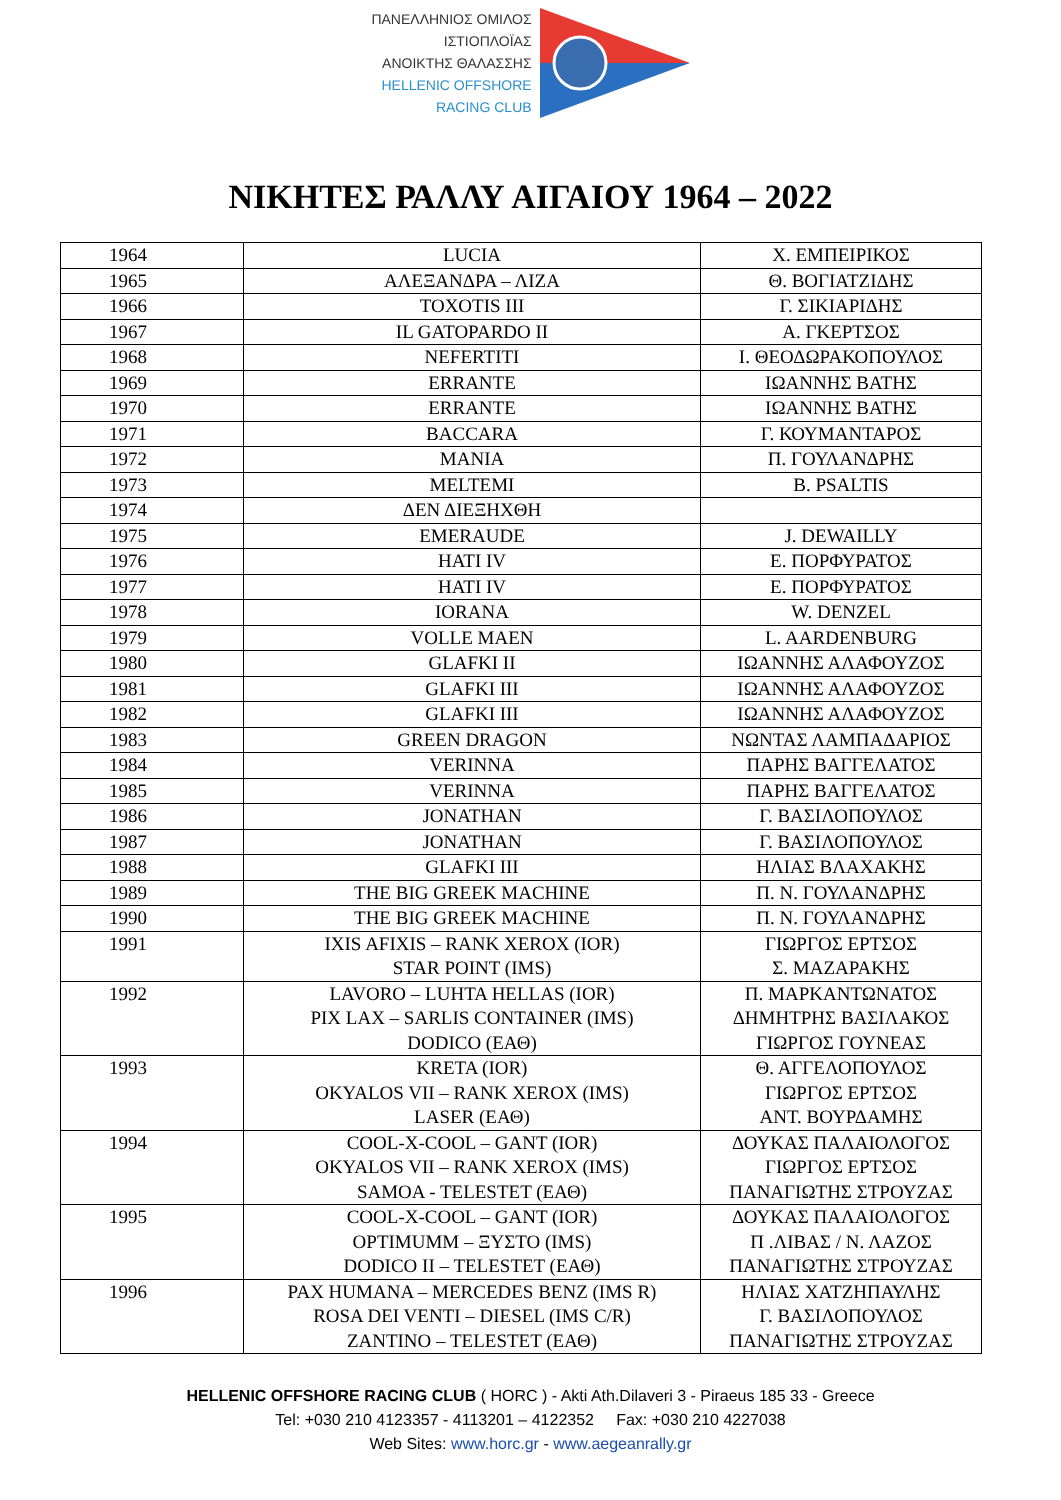ΠΑΝΕΛΛΗΝΙΟΣ ΟΜΙΛΟΣ
ΙΣΤΙΟΠΛΟΪΑΣ
ΑΝΟΙΚΤΗΣ ΘΑΛΑΣΣΗΣ
HELLENIC OFFSHORE
RACING CLUB
ΝΙΚΗΤΕΣ ΡΑΛΛΥ ΑΙΓΑΙΟΥ 1964 – 2022
| 1964 | LUCIA | Χ. ΕΜΠΕΙΡΙΚΟΣ |
| 1965 | ΑΛΕΞΑΝΔΡΑ – ΛΙΖΑ | Θ. ΒΟΓΙΑΤΖΙΔΗΣ |
| 1966 | TOXOTIS III | Γ. ΣΙΚΙΑΡΙΔΗΣ |
| 1967 | IL GATOPARDO II | Α. ΓΚΕΡΤΣΟΣ |
| 1968 | NEFERTITI | Ι. ΘΕΟΔΩΡΑΚΟΠΟΥΛΟΣ |
| 1969 | ERRANTE | ΙΩΑΝΝΗΣ ΒΑΤΗΣ |
| 1970 | ERRANTE | ΙΩΑΝΝΗΣ ΒΑΤΗΣ |
| 1971 | BACCARA | Γ. ΚΟΥΜΑΝΤΑΡΟΣ |
| 1972 | MANIA | Π. ΓΟΥΛΑΝΔΡΗΣ |
| 1973 | MELTEMI | B. PSALTIS |
| 1974 | ΔΕΝ ΔΙΕΞΗΧΘΗ | |
| 1975 | EMERAUDE | J. DEWAILLY |
| 1976 | HATI IV | Ε. ΠΟΡΦΥΡΑΤΟΣ |
| 1977 | HATI IV | Ε. ΠΟΡΦΥΡΑΤΟΣ |
| 1978 | IORANA | W. DENZEL |
| 1979 | VOLLE MAEN | L. AARDENBURG |
| 1980 | GLAFKI II | ΙΩΑΝΝΗΣ ΑΛΑΦΟΥΖΟΣ |
| 1981 | GLAFKI III | ΙΩΑΝΝΗΣ ΑΛΑΦΟΥΖΟΣ |
| 1982 | GLAFKI III | ΙΩΑΝΝΗΣ ΑΛΑΦΟΥΖΟΣ |
| 1983 | GREEN DRAGON | ΝΩΝΤΑΣ ΛΑΜΠΑΔΑΡΙΟΣ |
| 1984 | VERINNA | ΠΑΡΗΣ ΒΑΓΓΕΛΑΤΟΣ |
| 1985 | VERINNA | ΠΑΡΗΣ ΒΑΓΓΕΛΑΤΟΣ |
| 1986 | JONATHAN | Γ. ΒΑΣΙΛΟΠΟΥΛΟΣ |
| 1987 | JONATHAN | Γ. ΒΑΣΙΛΟΠΟΥΛΟΣ |
| 1988 | GLAFKI III | ΗΛΙΑΣ ΒΛΑΧΑΚΗΣ |
| 1989 | THE BIG GREEK MACHINE | Π. Ν. ΓΟΥΛΑΝΔΡΗΣ |
| 1990 | THE BIG GREEK MACHINE | Π. Ν. ΓΟΥΛΑΝΔΡΗΣ |
| 1991 | IXIS AFIXIS – RANK XEROX (IOR) STAR POINT (IMS) | ΓΙΩΡΓΟΣ ΕΡΤΣΟΣ Σ. ΜΑΖΑΡΑΚΗΣ |
| 1992 | LAVORO – LUHTA HELLAS (IOR) PIX LAX – SARLIS CONTAINER (IMS) DODICO (ΕΑΘ) | Π. ΜΑΡΚΑΝΤΩΝΑΤΟΣ ΔΗΜΗΤΡΗΣ ΒΑΣΙΛΑΚΟΣ ΓΙΩΡΓΟΣ ΓΟΥΝΕΑΣ |
| 1993 | KRETA (IOR) OKYALOS VII – RANK XEROX (IMS) LASER (ΕΑΘ) | Θ. ΑΓΓΕΛΟΠΟΥΛΟΣ ΓΙΩΡΓΟΣ ΕΡΤΣΟΣ ΑΝΤ. ΒΟΥΡΔΑΜΗΣ |
| 1994 | COOL-X-COOL – GANT (IOR) OKYALOS VII – RANK XEROX (IMS) SAMOA - TELESTET (ΕΑΘ) | ΔΟΥΚΑΣ ΠΑΛΑΙΟΛΟΓΟΣ ΓΙΩΡΓΟΣ ΕΡΤΣΟΣ ΠΑΝΑΓΙΩΤΗΣ ΣΤΡΟΥΖΑΣ |
| 1995 | COOL-X-COOL – GANT (IOR) OPTIMUMM – ΞΥΣΤΟ (IMS) DODICO II – TELESTET (ΕΑΘ) | ΔΟΥΚΑΣ ΠΑΛΑΙΟΛΟΓΟΣ Π .ΛΙΒΑΣ / Ν. ΛΑΖΟΣ ΠΑΝΑΓΙΩΤΗΣ ΣΤΡΟΥΖΑΣ |
| 1996 | PAX HUMANA – MERCEDES BENZ (IMS R) ROSA DEI VENTI – DIESEL (IMS C/R) ZANTINO – TELESTET (ΕΑΘ) | ΗΛΙΑΣ ΧΑΤΖΗΠΑΥΛΗΣ Γ. ΒΑΣΙΛΟΠΟΥΛΟΣ ΠΑΝΑΓΙΩΤΗΣ ΣΤΡΟΥΖΑΣ |
HELLENIC OFFSHORE RACING CLUB ( HORC ) - Akti Ath.Dilaveri 3 - Piraeus 185 33 - Greece
Tel: +030 210 4123357 - 4113201 – 4122352 Fax: +030 210 4227038
Web Sites: www.horc.gr - www.aegeanrally.gr